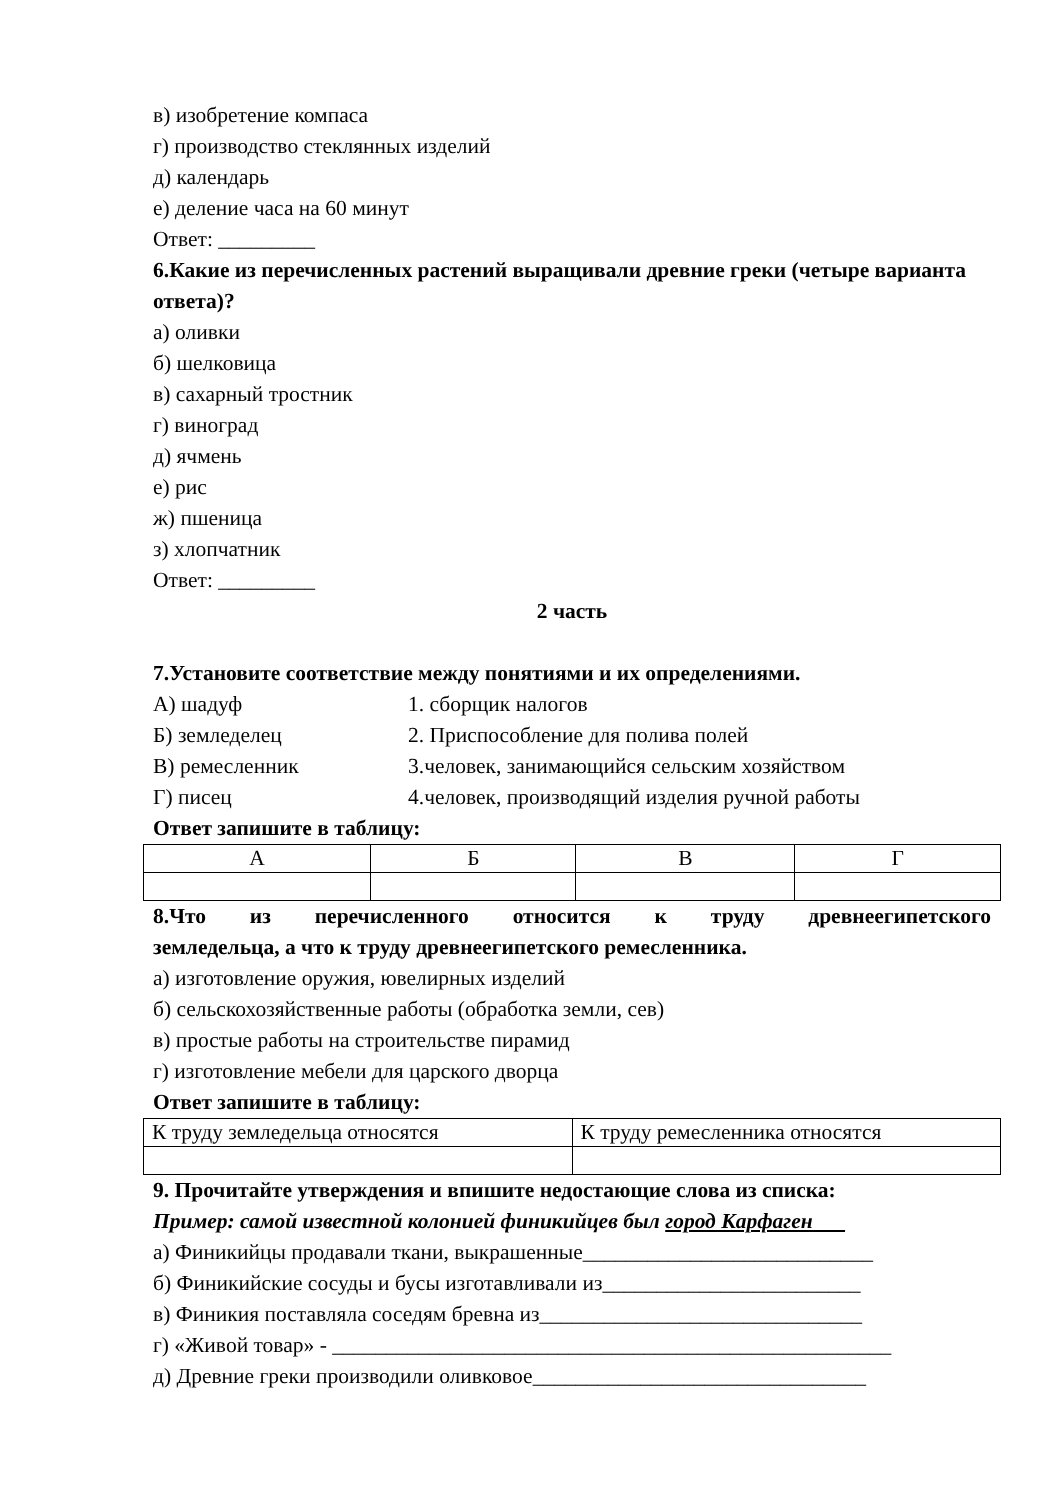в) изобретение компаса
г) производство стеклянных изделий
д) календарь
е) деление часа на 60 минут
Ответ: _________
6.Какие из перечисленных растений выращивали древние греки (четыре варианта ответа)?
а) оливки
б) шелковица
в) сахарный тростник
г) виноград
д) ячмень
е) рис
ж) пшеница
з) хлопчатник
Ответ: _________
2 часть
7.Установите соответствие между понятиями и их определениями.
А) шадуф 1. сборщик налогов
Б) земледелец 2. Приспособление для полива полей
В) ремесленник 3.человек, занимающийся сельским хозяйством
Г) писец 4.человек, производящий изделия ручной работы
Ответ запишите в таблицу:
| А | Б | В | Г |
8.Что из перечисленного относится к труду древнеегипетского
земледельца, а что к труду древнеегипетского ремесленника.
а) изготовление оружия, ювелирных изделий
б) сельскохозяйственные работы (обработка земли, сев)
в) простые работы на строительстве пирамид
г) изготовление мебели для царского дворца
Ответ запишите в таблицу:
| К труду земледельца относятся | К труду ремесленника относятся |
9. Прочитайте утверждения и впишите недостающие слова из списка:
Пример: самой известной колонией финикийцев был город Карфаген
а) Финикийцы продавали ткани, выкрашенные___________________________
б) Финикийские сосуды и бусы изготавливали из________________________
в) Финикия поставляла соседям бревна из______________________________
г) «Живой товар» - ____________________________________________________
д) Древние греки производили оливковое_______________________________